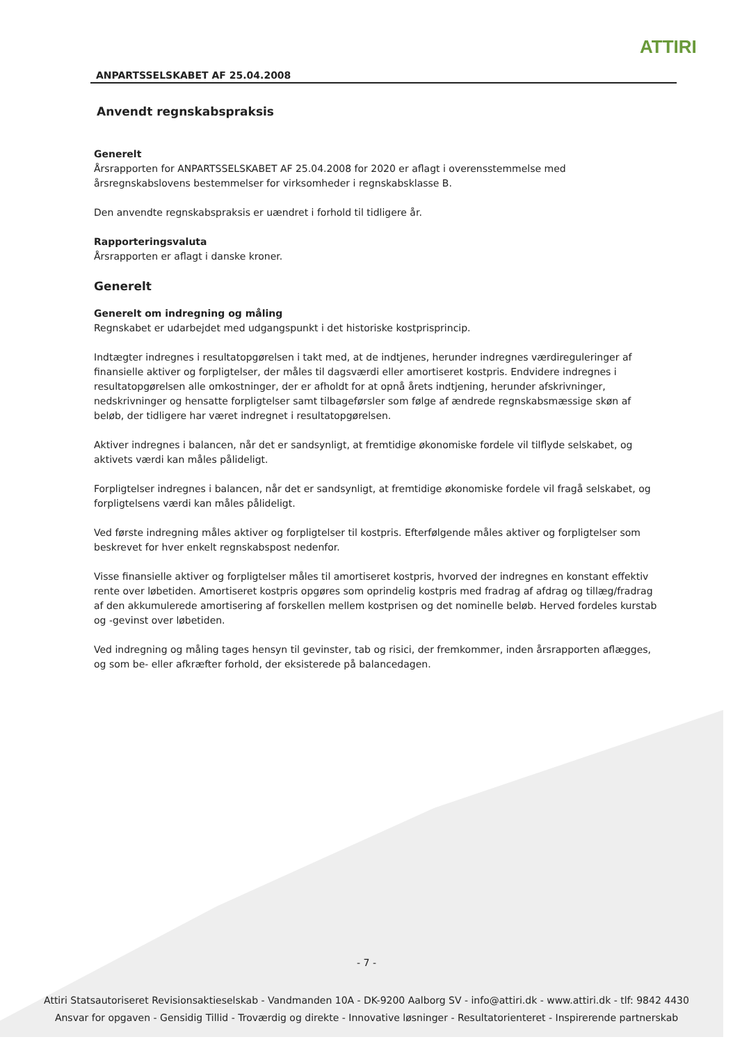ATTIRI
ANPARTSSELSKABET AF 25.04.2008
Anvendt regnskabspraksis
Generelt
Årsrapporten for ANPARTSSELSKABET AF 25.04.2008 for 2020 er aflagt i overensstemmelse med årsregnskabslovens bestemmelser for virksomheder i regnskabsklasse B.
Den anvendte regnskabspraksis er uændret i forhold til tidligere år.
Rapporteringsvaluta
Årsrapporten er aflagt i danske kroner.
Generelt
Generelt om indregning og måling
Regnskabet er udarbejdet med udgangspunkt i det historiske kostprisprincip.
Indtægter indregnes i resultatopgørelsen i takt med, at de indtjenes, herunder indregnes værdireguleringer af finansielle aktiver og forpligtelser, der måles til dagsværdi eller amortiseret kostpris. Endvidere indregnes i resultatopgørelsen alle omkostninger, der er afholdt for at opnå årets indtjening, herunder afskrivninger, nedskrivninger og hensatte forpligtelser samt tilbageførsler som følge af ændrede regnskabsmæssige skøn af beløb, der tidligere har været indregnet i resultatopgørelsen.
Aktiver indregnes i balancen, når det er sandsynligt, at fremtidige økonomiske fordele vil tilflyde selskabet, og aktivets værdi kan måles pålideligt.
Forpligtelser indregnes i balancen, når det er sandsynligt, at fremtidige økonomiske fordele vil fragå selskabet, og forpligtelsens værdi kan måles pålideligt.
Ved første indregning måles aktiver og forpligtelser til kostpris. Efterfølgende måles aktiver og forpligtelser som beskrevet for hver enkelt regnskabspost nedenfor.
Visse finansielle aktiver og forpligtelser måles til amortiseret kostpris, hvorved der indregnes en konstant effektiv rente over løbetiden. Amortiseret kostpris opgøres som oprindelig kostpris med fradrag af afdrag og tillæg/fradrag af den akkumulerede amortisering af forskellen mellem kostprisen og det nominelle beløb. Herved fordeles kurstab og -gevinst over løbetiden.
Ved indregning og måling tages hensyn til gevinster, tab og risici, der fremkommer, inden årsrapporten aflægges, og som be- eller afkræfter forhold, der eksisterede på balancedagen.
- 7 -
Attiri Statsautoriseret Revisionsaktieselskab - Vandmanden 10A - DK-9200 Aalborg SV - info@attiri.dk - www.attiri.dk - tlf: 9842 4430
Ansvar for opgaven - Gensidig Tillid - Troværdig og direkte - Innovative løsninger - Resultatorienteret - Inspirerende partnerskab